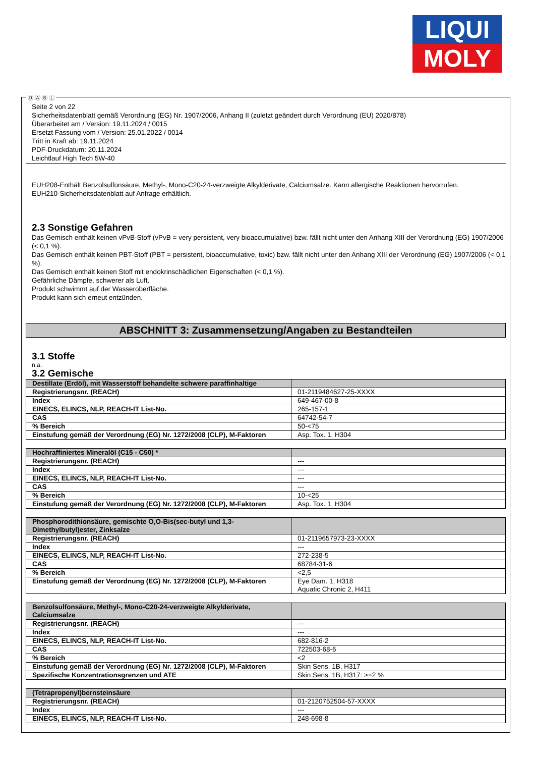LIQUI
MOLY
Seite 2 von 22
Sicherheitsdatenblatt gemäß Verordnung (EG) Nr. 1907/2006, Anhang II (zuletzt geändert durch Verordnung (EU) 2020/878)
Überarbeitet am / Version: 19.11.2024 / 0015
Ersetzt Fassung vom / Version: 25.01.2022 / 0014
Tritt in Kraft ab: 19.11.2024
PDF-Druckdatum: 20.11.2024
Leichtlauf High Tech 5W-40
EUH208-Enthält Benzolsulfonsäure, Methyl-, Mono-C20-24-verzweigte Alkylderivate, Calciumsalze. Kann allergische Reaktionen hervorrufen.
EUH210-Sicherheitsdatenblatt auf Anfrage erhältlich.
2.3 Sonstige Gefahren
Das Gemisch enthält keinen vPvB-Stoff (vPvB = very persistent, very bioaccumulative) bzw. fällt nicht unter den Anhang XIII der Verordnung (EG) 1907/2006 (< 0,1 %).
Das Gemisch enthält keinen PBT-Stoff (PBT = persistent, bioaccumulative, toxic) bzw. fällt nicht unter den Anhang XIII der Verordnung (EG) 1907/2006 (< 0,1 %).
Das Gemisch enthält keinen Stoff mit endokrinschädlichen Eigenschaften (< 0,1 %).
Gefährliche Dämpfe, schwerer als Luft.
Produkt schwimmt auf der Wasseroberfläche.
Produkt kann sich erneut entzünden.
ABSCHNITT 3: Zusammensetzung/Angaben zu Bestandteilen
3.1 Stoffe
n.a.
3.2 Gemische
| Destillate (Erdöl), mit Wasserstoff behandelte schwere paraffinhaltige | |
| Registrierungsnr. (REACH) | 01-2119484627-25-XXXX |
| Index | 649-467-00-8 |
| EINECS, ELINCS, NLP, REACH-IT List-No. | 265-157-1 |
| CAS | 64742-54-7 |
| % Bereich | 50-<75 |
| Einstufung gemäß der Verordnung (EG) Nr. 1272/2008 (CLP), M-Faktoren | Asp. Tox. 1, H304 |
| Hochraffiniertes Mineralöl (C15 - C50) * | |
| Registrierungsnr. (REACH) | --- |
| Index | --- |
| EINECS, ELINCS, NLP, REACH-IT List-No. | --- |
| CAS | --- |
| % Bereich | 10-<25 |
| Einstufung gemäß der Verordnung (EG) Nr. 1272/2008 (CLP), M-Faktoren | Asp. Tox. 1, H304 |
| Phosphorodithionsäure, gemischte O,O-Bis(sec-butyl und 1,3-Dimethylbutyl)ester, Zinksalze | |
| Registrierungsnr. (REACH) | 01-2119657973-23-XXXX |
| Index | --- |
| EINECS, ELINCS, NLP, REACH-IT List-No. | 272-238-5 |
| CAS | 68784-31-6 |
| % Bereich | <2,5 |
| Einstufung gemäß der Verordnung (EG) Nr. 1272/2008 (CLP), M-Faktoren | Eye Dam. 1, H318 Aquatic Chronic 2, H411 |
| Benzolsulfonsäure, Methyl-, Mono-C20-24-verzweigte Alkylderivate, Calciumsalze | |
| Registrierungsnr. (REACH) | --- |
| Index | --- |
| EINECS, ELINCS, NLP, REACH-IT List-No. | 682-816-2 |
| CAS | 722503-68-6 |
| % Bereich | <2 |
| Einstufung gemäß der Verordnung (EG) Nr. 1272/2008 (CLP), M-Faktoren | Skin Sens. 1B, H317 |
| Spezifische Konzentrationsgrenzen und ATE | Skin Sens. 1B, H317: >=2 % |
| (Tetrapropenyl)bernsteinsäure | |
| Registrierungsnr. (REACH) | 01-2120752504-57-XXXX |
| Index | --- |
| EINECS, ELINCS, NLP, REACH-IT List-No. | 248-698-8 |
Ⓓ Ⓐ Ⓑ Ⓛ